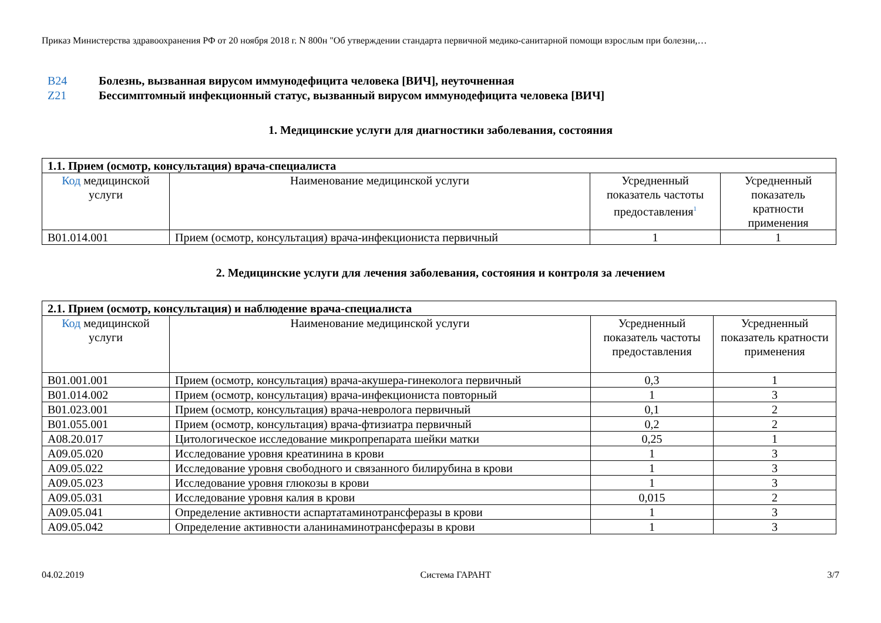Приказ Министерства здравоохранения РФ от 20 ноября 2018 г. N 800н "Об утверждении стандарта первичной медико-санитарной помощи взрослым при болезни,…
B24 Болезнь, вызванная вирусом иммунодефицита человека [ВИЧ], неуточненная
Z21 Бессимптомный инфекционный статус, вызванный вирусом иммунодефицита человека [ВИЧ]
1. Медицинские услуги для диагностики заболевания, состояния
| 1.1. Прием (осмотр, консультация) врача-специалиста | | | |
| --- | --- | --- | --- |
| Код медицинской услуги | Наименование медицинской услуги | Усредненный показатель частоты предоставления<sup>1</sup> | Усредненный показатель кратности применения |
| B01.014.001 | Прием (осмотр, консультация) врача-инфекциониста первичный | 1 | 1 |
2. Медицинские услуги для лечения заболевания, состояния и контроля за лечением
| 2.1. Прием (осмотр, консультация) и наблюдение врача-специалиста | | | |
| --- | --- | --- | --- |
| Код медицинской услуги | Наименование медицинской услуги | Усредненный показатель частоты предоставления | Усредненный показатель кратности применения |
| B01.001.001 | Прием (осмотр, консультация) врача-акушера-гинеколога первичный | 0,3 | 1 |
| B01.014.002 | Прием (осмотр, консультация) врача-инфекциониста повторный | 1 | 3 |
| B01.023.001 | Прием (осмотр, консультация) врача-невролога первичный | 0,1 | 2 |
| B01.055.001 | Прием (осмотр, консультация) врача-фтизиатра первичный | 0,2 | 2 |
| A08.20.017 | Цитологическое исследование микропрепарата шейки матки | 0,25 | 1 |
| A09.05.020 | Исследование уровня креатинина в крови | 1 | 3 |
| A09.05.022 | Исследование уровня свободного и связанного билирубина в крови | 1 | 3 |
| A09.05.023 | Исследование уровня глюкозы в крови | 1 | 3 |
| A09.05.031 | Исследование уровня калия в крови | 0,015 | 2 |
| A09.05.041 | Определение активности аспартатаминотрансферазы в крови | 1 | 3 |
| A09.05.042 | Определение активности аланинаминотрансферазы в крови | 1 | 3 |
04.02.2019 Система ГАРАНТ 3/7